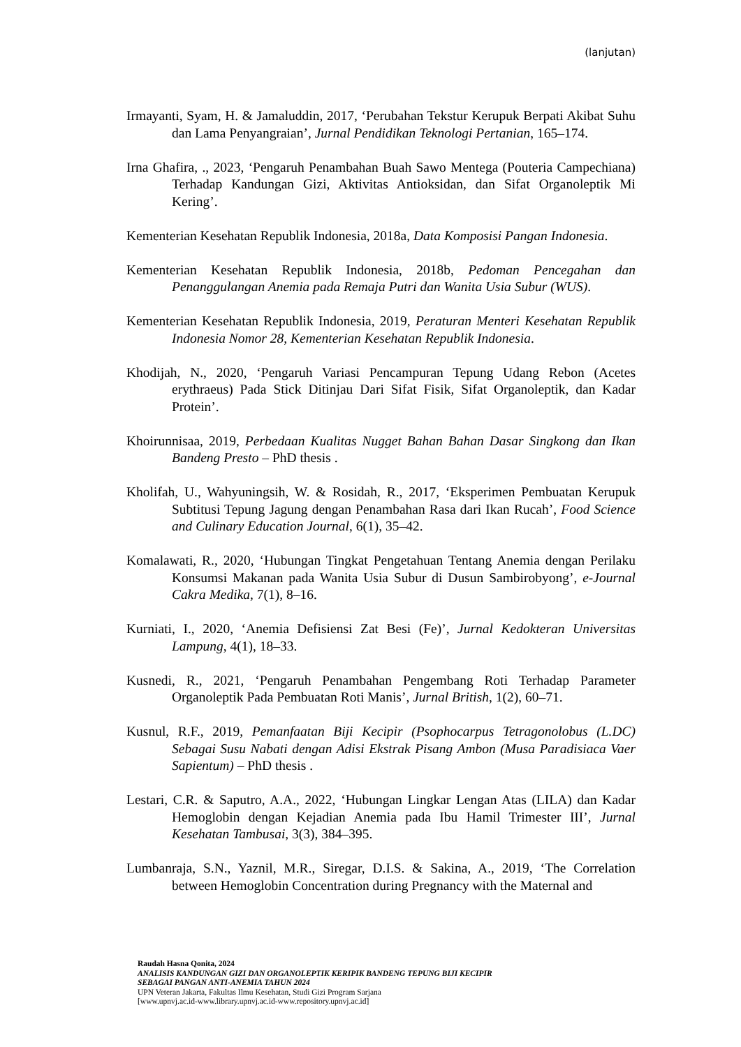(lanjutan)
Irmayanti, Syam, H. & Jamaluddin, 2017, ‘Perubahan Tekstur Kerupuk Berpati Akibat Suhu dan Lama Penyangraian’, Jurnal Pendidikan Teknologi Pertanian, 165–174.
Irna Ghafira, ., 2023, ‘Pengaruh Penambahan Buah Sawo Mentega (Pouteria Campechiana) Terhadap Kandungan Gizi, Aktivitas Antioksidan, dan Sifat Organoleptik Mi Kering’.
Kementerian Kesehatan Republik Indonesia, 2018a, Data Komposisi Pangan Indonesia.
Kementerian Kesehatan Republik Indonesia, 2018b, Pedoman Pencegahan dan Penanggulangan Anemia pada Remaja Putri dan Wanita Usia Subur (WUS).
Kementerian Kesehatan Republik Indonesia, 2019, Peraturan Menteri Kesehatan Republik Indonesia Nomor 28, Kementerian Kesehatan Republik Indonesia.
Khodijah, N., 2020, ‘Pengaruh Variasi Pencampuran Tepung Udang Rebon (Acetes erythraeus) Pada Stick Ditinjau Dari Sifat Fisik, Sifat Organoleptik, dan Kadar Protein’.
Khoirunnisaa, 2019, Perbedaan Kualitas Nugget Bahan Bahan Dasar Singkong dan Ikan Bandeng Presto – PhD thesis .
Kholifah, U., Wahyuningsih, W. & Rosidah, R., 2017, ‘Eksperimen Pembuatan Kerupuk Subtitusi Tepung Jagung dengan Penambahan Rasa dari Ikan Rucah’, Food Science and Culinary Education Journal, 6(1), 35–42.
Komalawati, R., 2020, ‘Hubungan Tingkat Pengetahuan Tentang Anemia dengan Perilaku Konsumsi Makanan pada Wanita Usia Subur di Dusun Sambirobyong’, e-Journal Cakra Medika, 7(1), 8–16.
Kurniati, I., 2020, ‘Anemia Defisiensi Zat Besi (Fe)’, Jurnal Kedokteran Universitas Lampung, 4(1), 18–33.
Kusnedi, R., 2021, ‘Pengaruh Penambahan Pengembang Roti Terhadap Parameter Organoleptik Pada Pembuatan Roti Manis’, Jurnal British, 1(2), 60–71.
Kusnul, R.F., 2019, Pemanfaatan Biji Kecipir (Psophocarpus Tetragonolobus (L.DC) Sebagai Susu Nabati dengan Adisi Ekstrak Pisang Ambon (Musa Paradisiaca Vaer Sapientum) – PhD thesis .
Lestari, C.R. & Saputro, A.A., 2022, ‘Hubungan Lingkar Lengan Atas (LILA) dan Kadar Hemoglobin dengan Kejadian Anemia pada Ibu Hamil Trimester III’, Jurnal Kesehatan Tambusai, 3(3), 384–395.
Lumbanraja, S.N., Yaznil, M.R., Siregar, D.I.S. & Sakina, A., 2019, ‘The Correlation between Hemoglobin Concentration during Pregnancy with the Maternal and
Raudah Hasna Qonita, 2024
ANALISIS KANDUNGAN GIZI DAN ORGANOLEPTIK KERIPIK BANDENG TEPUNG BIJI KECIPIR
SEBAGAI PANGAN ANTI-ANEMIA TAHUN 2024
UPN Veteran Jakarta, Fakultas Ilmu Kesehatan, Studi Gizi Program Sarjana
[www.upnvj.ac.id-www.library.upnvj.ac.id-www.repository.upnvj.ac.id]